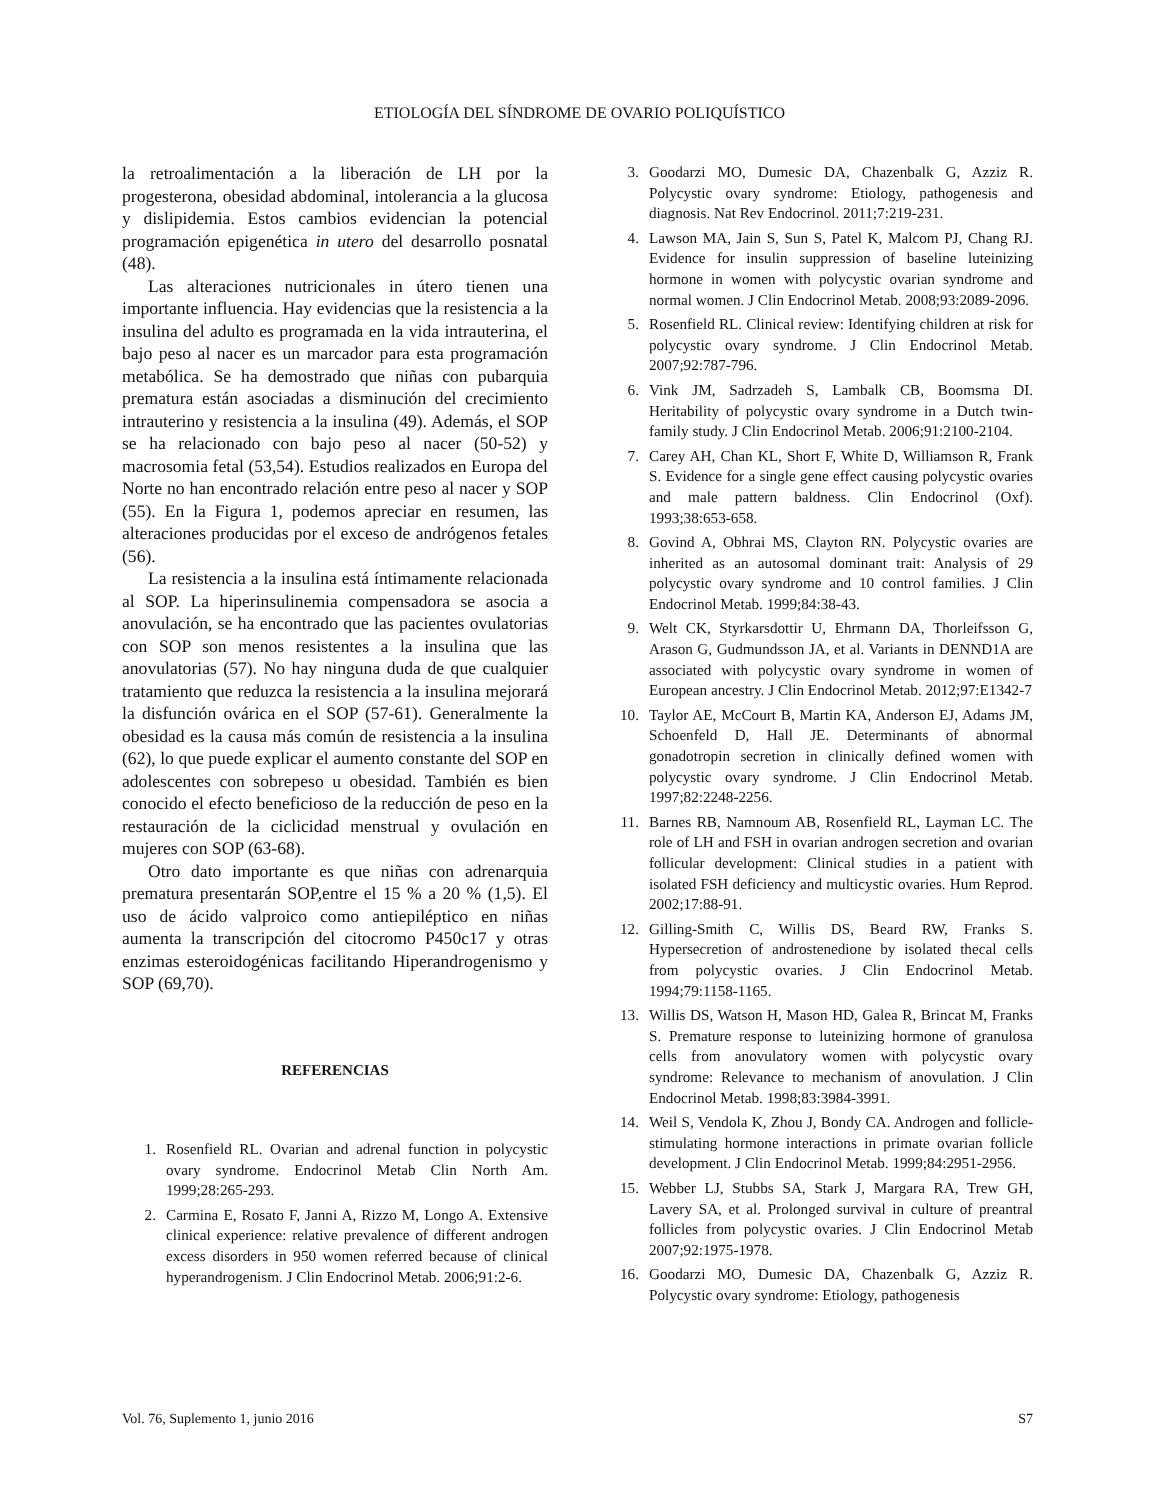ETIOLOGÍA DEL SÍNDROME DE OVARIO POLIQUÍSTICO
la retroalimentación a la liberación de LH por la progesterona, obesidad abdominal, intolerancia a la glucosa y dislipidemia. Estos cambios evidencian la potencial programación epigenética in utero del desarrollo posnatal (48).
Las alteraciones nutricionales in útero tienen una importante influencia. Hay evidencias que la resistencia a la insulina del adulto es programada en la vida intrauterina, el bajo peso al nacer es un marcador para esta programación metabólica. Se ha demostrado que niñas con pubarquia prematura están asociadas a disminución del crecimiento intrauterino y resistencia a la insulina (49). Además, el SOP se ha relacionado con bajo peso al nacer (50-52) y macrosomia fetal (53,54). Estudios realizados en Europa del Norte no han encontrado relación entre peso al nacer y SOP (55). En la Figura 1, podemos apreciar en resumen, las alteraciones producidas por el exceso de andrógenos fetales (56).
La resistencia a la insulina está íntimamente relacionada al SOP. La hiperinsulinemia compensadora se asocia a anovulación, se ha encontrado que las pacientes ovulatorias con SOP son menos resistentes a la insulina que las anovulatorias (57). No hay ninguna duda de que cualquier tratamiento que reduzca la resistencia a la insulina mejorará la disfunción ovárica en el SOP (57-61). Generalmente la obesidad es la causa más común de resistencia a la insulina (62), lo que puede explicar el aumento constante del SOP en adolescentes con sobrepeso u obesidad. También es bien conocido el efecto beneficioso de la reducción de peso en la restauración de la ciclicidad menstrual y ovulación en mujeres con SOP (63-68).
Otro dato importante es que niñas con adrenarquia prematura presentarán SOP,entre el 15 % a 20 % (1,5). El uso de ácido valproico como antiepiléptico en niñas aumenta la transcripción del citocromo P450c17 y otras enzimas esteroidogénicas facilitando Hiperandrogenismo y SOP (69,70).
REFERENCIAS
1. Rosenfield RL. Ovarian and adrenal function in polycystic ovary syndrome. Endocrinol Metab Clin North Am. 1999;28:265-293.
2. Carmina E, Rosato F, Janni A, Rizzo M, Longo A. Extensive clinical experience: relative prevalence of different androgen excess disorders in 950 women referred because of clinical hyperandrogenism. J Clin Endocrinol Metab. 2006;91:2-6.
3. Goodarzi MO, Dumesic DA, Chazenbalk G, Azziz R. Polycystic ovary syndrome: Etiology, pathogenesis and diagnosis. Nat Rev Endocrinol. 2011;7:219-231.
4. Lawson MA, Jain S, Sun S, Patel K, Malcom PJ, Chang RJ. Evidence for insulin suppression of baseline luteinizing hormone in women with polycystic ovarian syndrome and normal women. J Clin Endocrinol Metab. 2008;93:2089-2096.
5. Rosenfield RL. Clinical review: Identifying children at risk for polycystic ovary syndrome. J Clin Endocrinol Metab. 2007;92:787-796.
6. Vink JM, Sadrzadeh S, Lambalk CB, Boomsma DI. Heritability of polycystic ovary syndrome in a Dutch twin-family study. J Clin Endocrinol Metab. 2006;91:2100-2104.
7. Carey AH, Chan KL, Short F, White D, Williamson R, Frank S. Evidence for a single gene effect causing polycystic ovaries and male pattern baldness. Clin Endocrinol (Oxf). 1993;38:653-658.
8. Govind A, Obhrai MS, Clayton RN. Polycystic ovaries are inherited as an autosomal dominant trait: Analysis of 29 polycystic ovary syndrome and 10 control families. J Clin Endocrinol Metab. 1999;84:38-43.
9. Welt CK, Styrkarsdottir U, Ehrmann DA, Thorleifsson G, Arason G, Gudmundsson JA, et al. Variants in DENND1A are associated with polycystic ovary syndrome in women of European ancestry. J Clin Endocrinol Metab. 2012;97:E1342-7
10. Taylor AE, McCourt B, Martin KA, Anderson EJ, Adams JM, Schoenfeld D, Hall JE. Determinants of abnormal gonadotropin secretion in clinically defined women with polycystic ovary syndrome. J Clin Endocrinol Metab. 1997;82:2248-2256.
11. Barnes RB, Namnoum AB, Rosenfield RL, Layman LC. The role of LH and FSH in ovarian androgen secretion and ovarian follicular development: Clinical studies in a patient with isolated FSH deficiency and multicystic ovaries. Hum Reprod. 2002;17:88-91.
12. Gilling-Smith C, Willis DS, Beard RW, Franks S. Hypersecretion of androstenedione by isolated thecal cells from polycystic ovaries. J Clin Endocrinol Metab. 1994;79:1158-1165.
13. Willis DS, Watson H, Mason HD, Galea R, Brincat M, Franks S. Premature response to luteinizing hormone of granulosa cells from anovulatory women with polycystic ovary syndrome: Relevance to mechanism of anovulation. J Clin Endocrinol Metab. 1998;83:3984-3991.
14. Weil S, Vendola K, Zhou J, Bondy CA. Androgen and follicle-stimulating hormone interactions in primate ovarian follicle development. J Clin Endocrinol Metab. 1999;84:2951-2956.
15. Webber LJ, Stubbs SA, Stark J, Margara RA, Trew GH, Lavery SA, et al. Prolonged survival in culture of preantral follicles from polycystic ovaries. J Clin Endocrinol Metab 2007;92:1975-1978.
16. Goodarzi MO, Dumesic DA, Chazenbalk G, Azziz R. Polycystic ovary syndrome: Etiology, pathogenesis
Vol. 76, Suplemento 1, junio 2016 S7